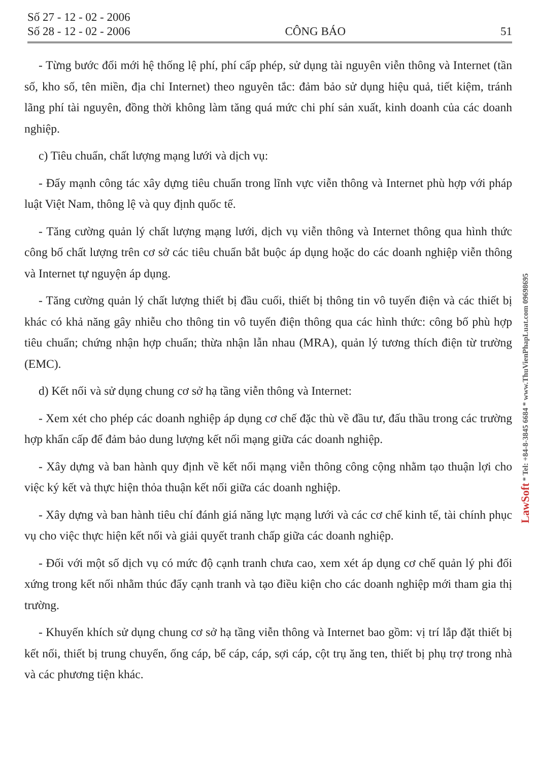Số 27 - 12 - 02 - 2006
Số 28 - 12 - 02 - 2006 CÔNG BÁO 51
- Từng bước đổi mới hệ thống lệ phí, phí cấp phép, sử dụng tài nguyên viễn thông và Internet (tần số, kho số, tên miền, địa chỉ Internet) theo nguyên tắc: đảm bảo sử dụng hiệu quả, tiết kiệm, tránh lãng phí tài nguyên, đồng thời không làm tăng quá mức chi phí sản xuất, kinh doanh của các doanh nghiệp.
c) Tiêu chuẩn, chất lượng mạng lưới và dịch vụ:
- Đẩy mạnh công tác xây dựng tiêu chuẩn trong lĩnh vực viễn thông và Internet phù hợp với pháp luật Việt Nam, thông lệ và quy định quốc tế.
- Tăng cường quản lý chất lượng mạng lưới, dịch vụ viễn thông và Internet thông qua hình thức công bố chất lượng trên cơ sở các tiêu chuẩn bắt buộc áp dụng hoặc do các doanh nghiệp viễn thông và Internet tự nguyện áp dụng.
- Tăng cường quản lý chất lượng thiết bị đầu cuối, thiết bị thông tin vô tuyến điện và các thiết bị khác có khả năng gây nhiễu cho thông tin vô tuyến điện thông qua các hình thức: công bố phù hợp tiêu chuẩn; chứng nhận hợp chuẩn; thừa nhận lẫn nhau (MRA), quản lý tương thích điện từ trường (EMC).
d) Kết nối và sử dụng chung cơ sở hạ tầng viễn thông và Internet:
- Xem xét cho phép các doanh nghiệp áp dụng cơ chế đặc thù về đầu tư, đấu thầu trong các trường hợp khẩn cấp để đảm bảo dung lượng kết nối mạng giữa các doanh nghiệp.
- Xây dựng và ban hành quy định về kết nối mạng viễn thông công cộng nhằm tạo thuận lợi cho việc ký kết và thực hiện thỏa thuận kết nối giữa các doanh nghiệp.
- Xây dựng và ban hành tiêu chí đánh giá năng lực mạng lưới và các cơ chế kinh tế, tài chính phục vụ cho việc thực hiện kết nối và giải quyết tranh chấp giữa các doanh nghiệp.
- Đối với một số dịch vụ có mức độ cạnh tranh chưa cao, xem xét áp dụng cơ chế quản lý phi đối xứng trong kết nối nhằm thúc đẩy cạnh tranh và tạo điều kiện cho các doanh nghiệp mới tham gia thị trường.
- Khuyến khích sử dụng chung cơ sở hạ tầng viễn thông và Internet bao gồm: vị trí lắp đặt thiết bị kết nối, thiết bị trung chuyển, ống cáp, bể cáp, cáp, sợi cáp, cột trụ ăng ten, thiết bị phụ trợ trong nhà và các phương tiện khác.
LawSoft * Tel: +84-8-3845 6684 * www.ThuVienPhapLuat.com 09698695